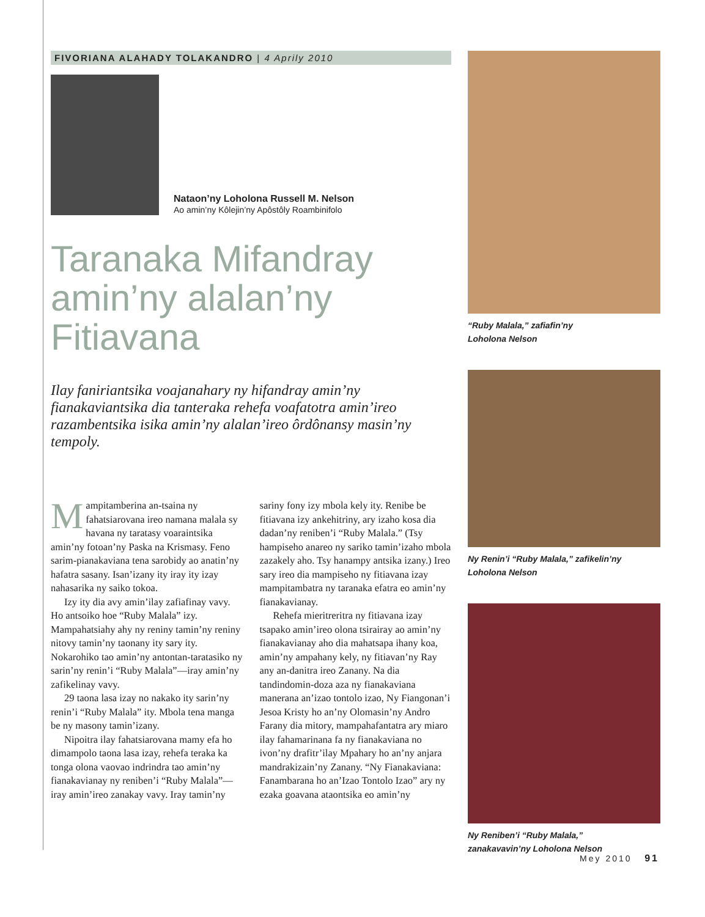FIVORIANA ALAHADY TOLAKANDRO | 4 Aprily 2010
Nataon’ny Loholona Russell M. Nelson
Ao amin’ny Kôlejin’ny Apôstôly Roambinifolo
Taranaka Mifandray amin’ny alalan’ny Fitiavana
Ilay faniriantsika voajanahary ny hifandray amin’ny fianakaviantsika dia tanteraka rehefa voafatotra amin’ireo razambentsika isika amin’ny alalan’ireo ôrdônansy masin’ny tempoly.
Mampitamberina an-tsaina ny fahatsiarovana ireo namana malala sy havana ny taratasy voaraintsika amin’ny fotoan’ny Paska na Krismasy. Feno sarim-pianakaviana tena sarobidy ao anatin’ny hafatra sasany. Isan’izany ity iray ity izay nahasarika ny saiko tokoa.
Izy ity dia avy amin’ilay zafiafinay vavy. Ho antsoiko hoe “Ruby Malala” izy. Mampahatsiahy ahy ny reniny tamin’ny reniny nitovy tamin’ny taonany ity sary ity. Nokarohiko tao amin’ny antontan-taratasiko ny sarin’ny renin’i “Ruby Malala”—iray amin’ny zafikelinay vavy.
29 taona lasa izay no nakako ity sarin’ny renin’i “Ruby Malala” ity. Mbola tena manga be ny masony tamin’izany.
Nipoitra ilay fahatsiarovana mamy efa ho dimampolo taona lasa izay, rehefa teraka ka tonga olona vaovao indrindra tao amin’ny fianakavianay ny reniben’i “Ruby Malala”—iray amin’ireo zanakay vavy. Iray tamin’ny sariny fony izy mbola kely ity. Renibe be fitiavana izy ankehitriny, ary izaho kosa dia dadan’ny reniben’i “Ruby Malala.” (Tsy hampiseho anareo ny sariko tamin’izaho mbola zazakely aho. Tsy hanampy antsika izany.) Ireo sary ireo dia mampiseho ny fitiavana izay mampitambatra ny taranaka efatra eo amin’ny fianakavianay.
Rehefa mieritreritra ny fitiavana izay tsapako amin’ireo olona tsirairay ao amin’ny fianakavianay aho dia mahatsapa ihany koa, amin’ny ampahany kely, ny fitiavan’ny Ray any an-danitra ireo Zanany. Na dia tandindomin-doza aza ny fianakaviana manerana an’izao tontolo izao, Ny Fiangonan’i Jesoa Kristy ho an’ny Olomasin’ny Andro Farany dia mitory, mampahafantatra ary miaro ilay fahamarinana fa ny fianakaviana no ivon’ny drafitr’ilay Mpahary ho an’ny anjara mandrakizain’ny Zanany. “Ny Fianakaviana: Fanambarana ho an’Izao Tontolo Izao” ary ny ezaka goavana ataontsika eo amin’ny
“Ruby Malala,” zafiafin’ny
Loholona Nelson
Ny Renin’i “Ruby Malala,” zafikelin’ny
Loholona Nelson
Ny Reniben’i “Ruby Malala,”
zanakavavin’ny Loholona Nelson
Mey 2010 91